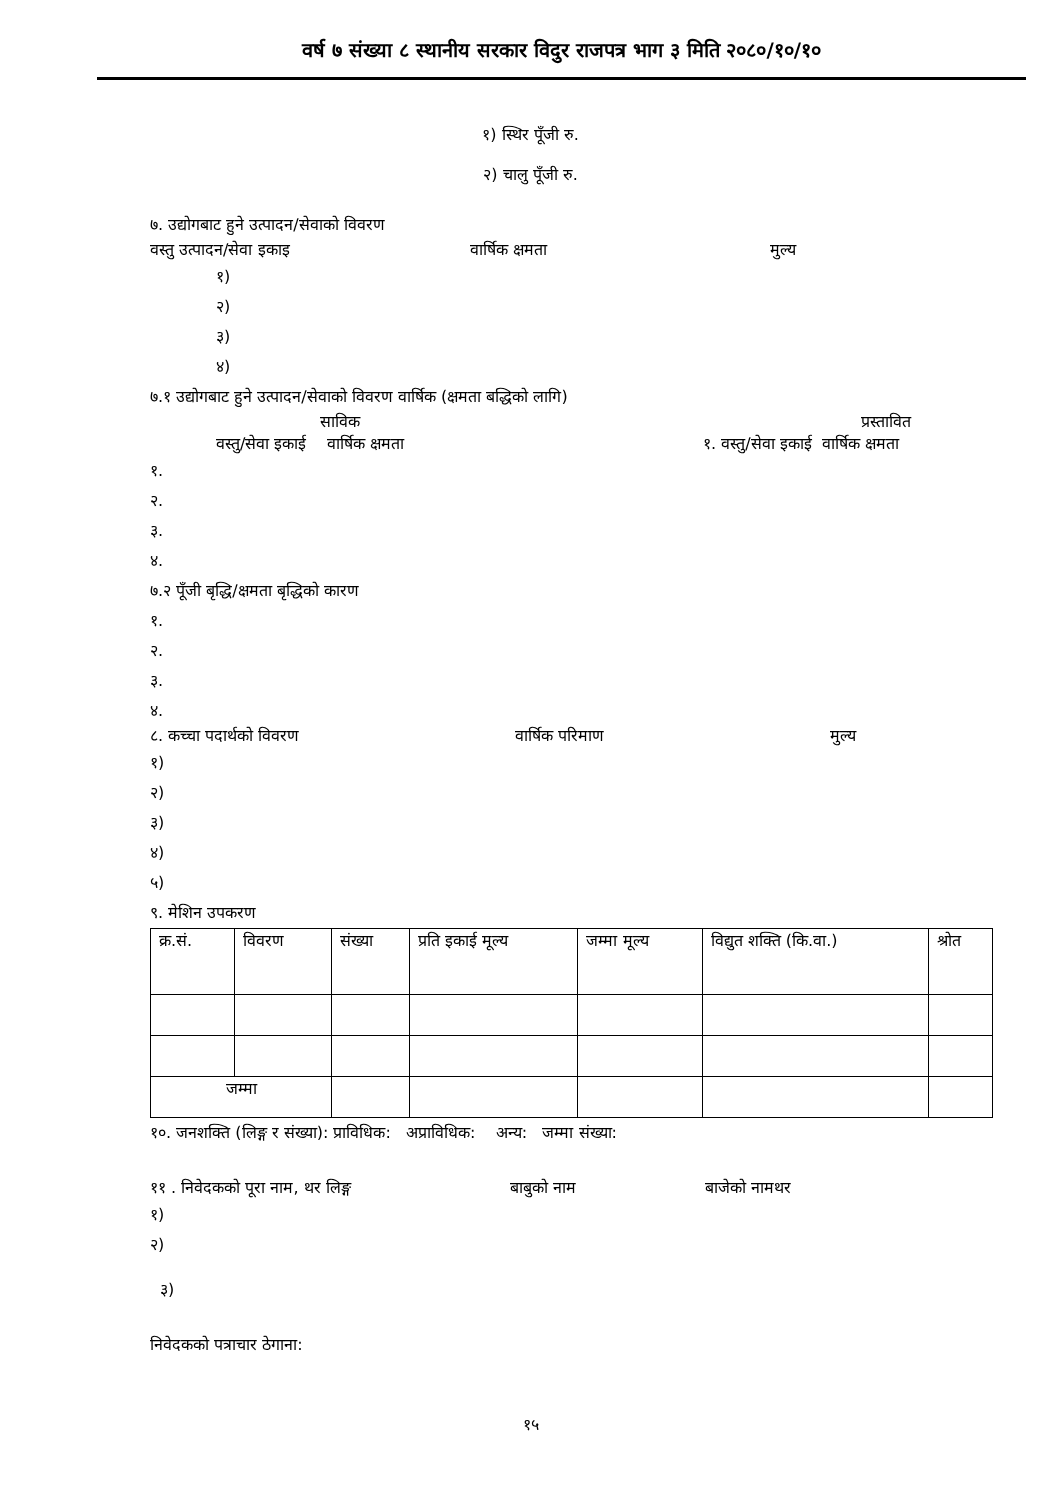वर्ष ७ संख्या ८ स्थानीय सरकार विदुर राजपत्र भाग ३ मिति २०८०/१०/१०
१) स्थिर पूँजी रु.
२) चालु पूँजी रु.
७. उद्योगबाट हुने उत्पादन/सेवाको विवरण
वस्तु उत्पादन/सेवा इकाइ वार्षिक क्षमता मुल्य
१)
२)
३)
४)
७.१ उद्योगबाट हुने उत्पादन/सेवाको विवरण वार्षिक (क्षमता बद्धिको लागि)
साविक प्रस्तावित
वस्तु/सेवा इकाई वार्षिक क्षमता १. वस्तु/सेवा इकाई वार्षिक क्षमता
१.
२.
३.
४.
७.२ पूँजी बृद्धि/क्षमता बृद्धिको कारण
१.
२.
३.
४.
८. कच्चा पदार्थको विवरण वार्षिक परिमाण मुल्य
१)
२)
३)
४)
५)
९. मेशिन उपकरण
| क्र.सं. | विवरण | संख्या | प्रति इकाई मूल्य | जम्मा मूल्य | विद्युत शक्ति (कि.वा.) | श्रोत |
| जम्मा | | | | | | |
१०. जनशक्ति (लिङ्ग र संख्या): प्राविधिक: अप्राविधिक: अन्य: जम्मा संख्या:
११ . निवेदकको पूरा नाम, थर लिङ्ग बाबुको नाम बाजेको नामथर
१)
२)
३)
निवेदकको पत्राचार ठेगाना:
१५